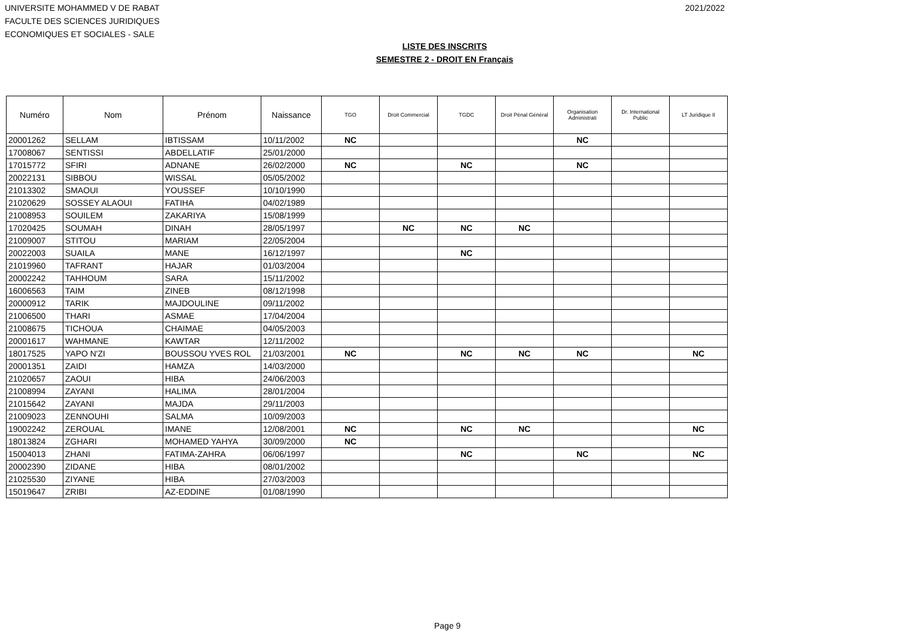UNIVERSITE MOHAMMED V DE RABAT
FACULTE DES SCIENCES JURIDIQUES
ECONOMIQUES ET SOCIALES - SALE
2021/2022
LISTE DES INSCRITS
SEMESTRE 2 - DROIT EN Français
| Numéro | Nom | Prénom | Naissance | TGO | Droit Commercial | TGDC | Droit Pénal Général | Organisation Administrati | Dr. International Public | LT Juridique II |
| --- | --- | --- | --- | --- | --- | --- | --- | --- | --- | --- |
| 20001262 | SELLAM | IBTISSAM | 10/11/2002 | NC | | | | NC | | |
| 17008067 | SENTISSI | ABDELLATIF | 25/01/2000 | | | | | | | |
| 17015772 | SFIRI | ADNANE | 26/02/2000 | NC | | NC | | NC | | |
| 20022131 | SIBBOU | WISSAL | 05/05/2002 | | | | | | | |
| 21013302 | SMAOUI | YOUSSEF | 10/10/1990 | | | | | | | |
| 21020629 | SOSSEY ALAOUI | FATIHA | 04/02/1989 | | | | | | | |
| 21008953 | SOUILEM | ZAKARIYA | 15/08/1999 | | | | | | | |
| 17020425 | SOUMAH | DINAH | 28/05/1997 | | NC | NC | NC | | | |
| 21009007 | STITOU | MARIAM | 22/05/2004 | | | | | | | |
| 20022003 | SUAILA | MANE | 16/12/1997 | | | NC | | | | |
| 21019960 | TAFRANT | HAJAR | 01/03/2004 | | | | | | | |
| 20002242 | TAHHOUM | SARA | 15/11/2002 | | | | | | | |
| 16006563 | TAIM | ZINEB | 08/12/1998 | | | | | | | |
| 20000912 | TARIK | MAJDOULINE | 09/11/2002 | | | | | | | |
| 21006500 | THARI | ASMAE | 17/04/2004 | | | | | | | |
| 21008675 | TICHOUA | CHAIMAE | 04/05/2003 | | | | | | | |
| 20001617 | WAHMANE | KAWTAR | 12/11/2002 | | | | | | | |
| 18017525 | YAPO N'ZI | BOUSSOU YVES ROL | 21/03/2001 | NC | | NC | NC | NC | | NC |
| 20001351 | ZAIDI | HAMZA | 14/03/2000 | | | | | | | |
| 21020657 | ZAOUI | HIBA | 24/06/2003 | | | | | | | |
| 21008994 | ZAYANI | HALIMA | 28/01/2004 | | | | | | | |
| 21015642 | ZAYANI | MAJDA | 29/11/2003 | | | | | | | |
| 21009023 | ZENNOUHI | SALMA | 10/09/2003 | | | | | | | |
| 19002242 | ZEROUAL | IMANE | 12/08/2001 | NC | | NC | NC | | | NC |
| 18013824 | ZGHARI | MOHAMED YAHYA | 30/09/2000 | NC | | | | | | |
| 15004013 | ZHANI | FATIMA-ZAHRA | 06/06/1997 | | | NC | | NC | | NC |
| 20002390 | ZIDANE | HIBA | 08/01/2002 | | | | | | | |
| 21025530 | ZIYANE | HIBA | 27/03/2003 | | | | | | | |
| 15019647 | ZRIBI | AZ-EDDINE | 01/08/1990 | | | | | | | |
Page 9